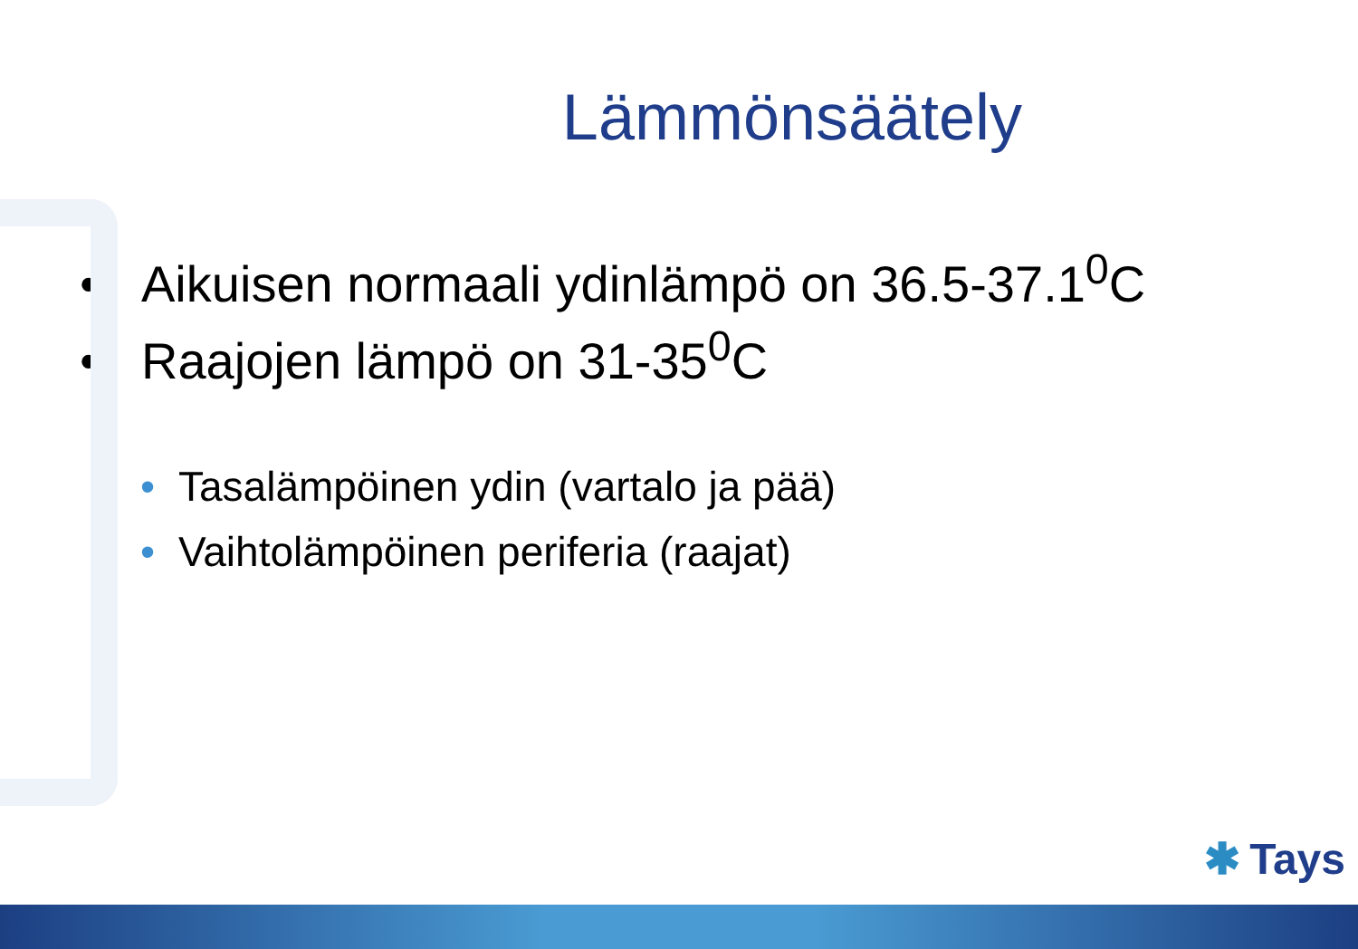Lämmönsäätely
• Aikuisen normaali ydinlämpö on 36.5-37.1<sup>0</sup>C
• Raajojen lämpö on 31-35<sup>0</sup>C
• Tasalämpöinen ydin (vartalo ja pää)
• Vaihtolämpöinen periferia (raajat)
✱ Tays